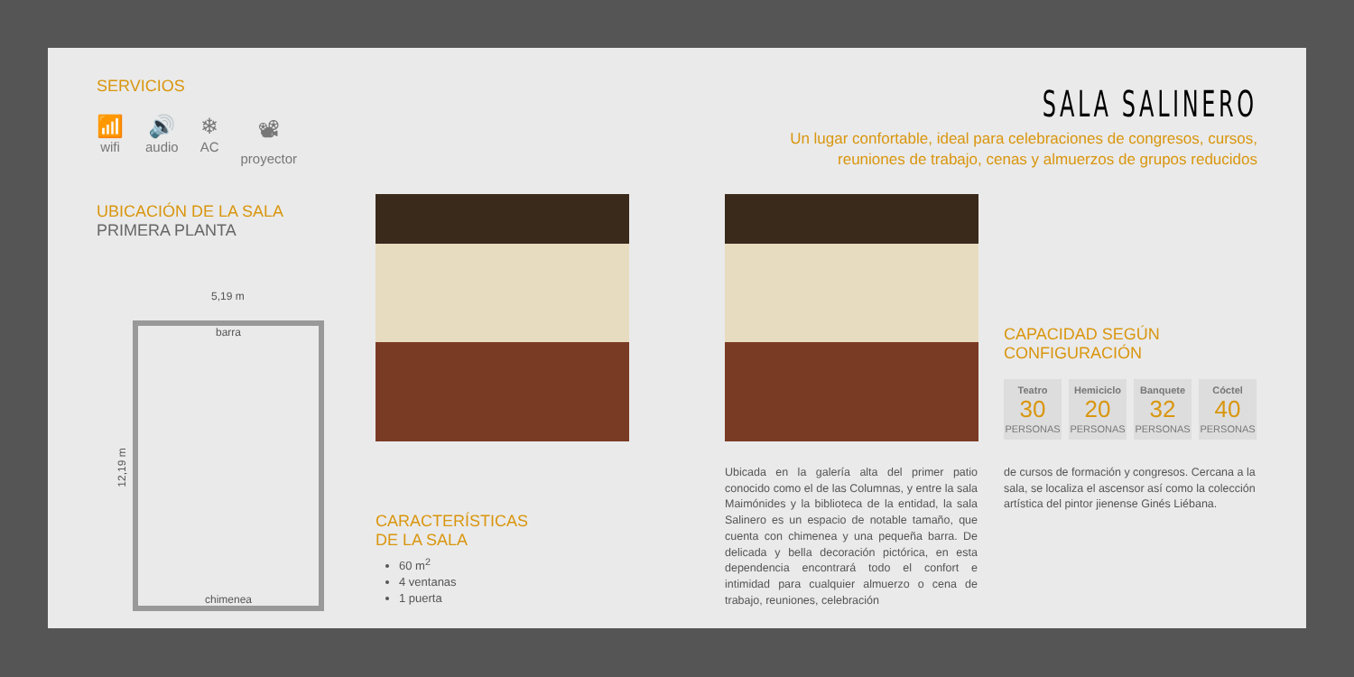SERVICIOS
📶
wifi
🔊
audio
❄
AC
📽
proyector
UBICACIÓN DE LA SALA
PRIMERA PLANTA
5,19 m
barra
12,19 m
chimenea
SALA SALINERO
Un lugar confortable, ideal para celebraciones de congresos, cursos,
reuniones de trabajo, cenas y almuerzos de grupos reducidos
CAPACIDAD SEGÚN CONFIGURACIÓN
Teatro
30
PERSONAS
Hemiciclo
20
PERSONAS
Banquete
32
PERSONAS
Cóctel
40
PERSONAS
CARACTERÍSTICAS
DE LA SALA
60 m<sup>2</sup>
4 ventanas
1 puerta
Ubicada en la galería alta del primer patio conocido como el de las Columnas, y entre la sala Maimónides y la biblioteca de la entidad, la sala Salinero es un espacio de notable tamaño, que cuenta con chimenea y una pequeña barra. De delicada y bella decoración pictórica, en esta dependencia encontrará todo el confort e intimidad para cualquier almuerzo o cena de trabajo, reuniones, celebración
de cursos de formación y congresos. Cercana a la sala, se localiza el ascensor así como la colección artística del pintor jienense Ginés Liébana.